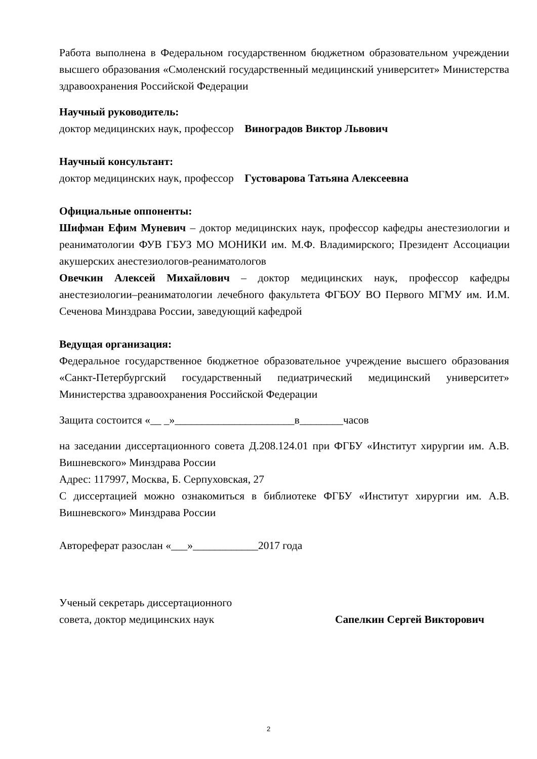Работа выполнена в Федеральном государственном бюджетном образовательном учреждении высшего образования «Смоленский государственный медицинский университет» Министерства здравоохранения Российской Федерации
Научный руководитель:
доктор медицинских наук, профессор Виноградов Виктор Львович
Научный консультант:
доктор медицинских наук, профессор Густоварова Татьяна Алексеевна
Официальные оппоненты:
Шифман Ефим Муневич – доктор медицинских наук, профессор кафедры анестезиологии и реаниматологии ФУВ ГБУЗ МО МОНИКИ им. М.Ф. Владимирского; Президент Ассоциации акушерских анестезиологов-реаниматологов
Овечкин Алексей Михайлович – доктор медицинских наук, профессор кафедры анестезиологии–реаниматологии лечебного факультета ФГБОУ ВО Первого МГМУ им. И.М. Сеченова Минздрава России, заведующий кафедрой
Ведущая организация:
Федеральное государственное бюджетное образовательное учреждение высшего образования «Санкт-Петербургский государственный педиатрический медицинский университет» Министерства здравоохранения Российской Федерации
Защита состоится «__ _»______________________в________часов
на заседании диссертационного совета Д.208.124.01 при ФГБУ «Институт хирургии им. А.В. Вишневского» Минздрава России
Адрес: 117997, Москва, Б. Серпуховская, 27
С диссертацией можно ознакомиться в библиотеке ФГБУ «Институт хирургии им. А.В. Вишневского» Минздрава России
Автореферат разослан «___»____________2017 года
Ученый секретарь диссертационного
совета, доктор медицинских наук Сапелкин Сергей Викторович
2